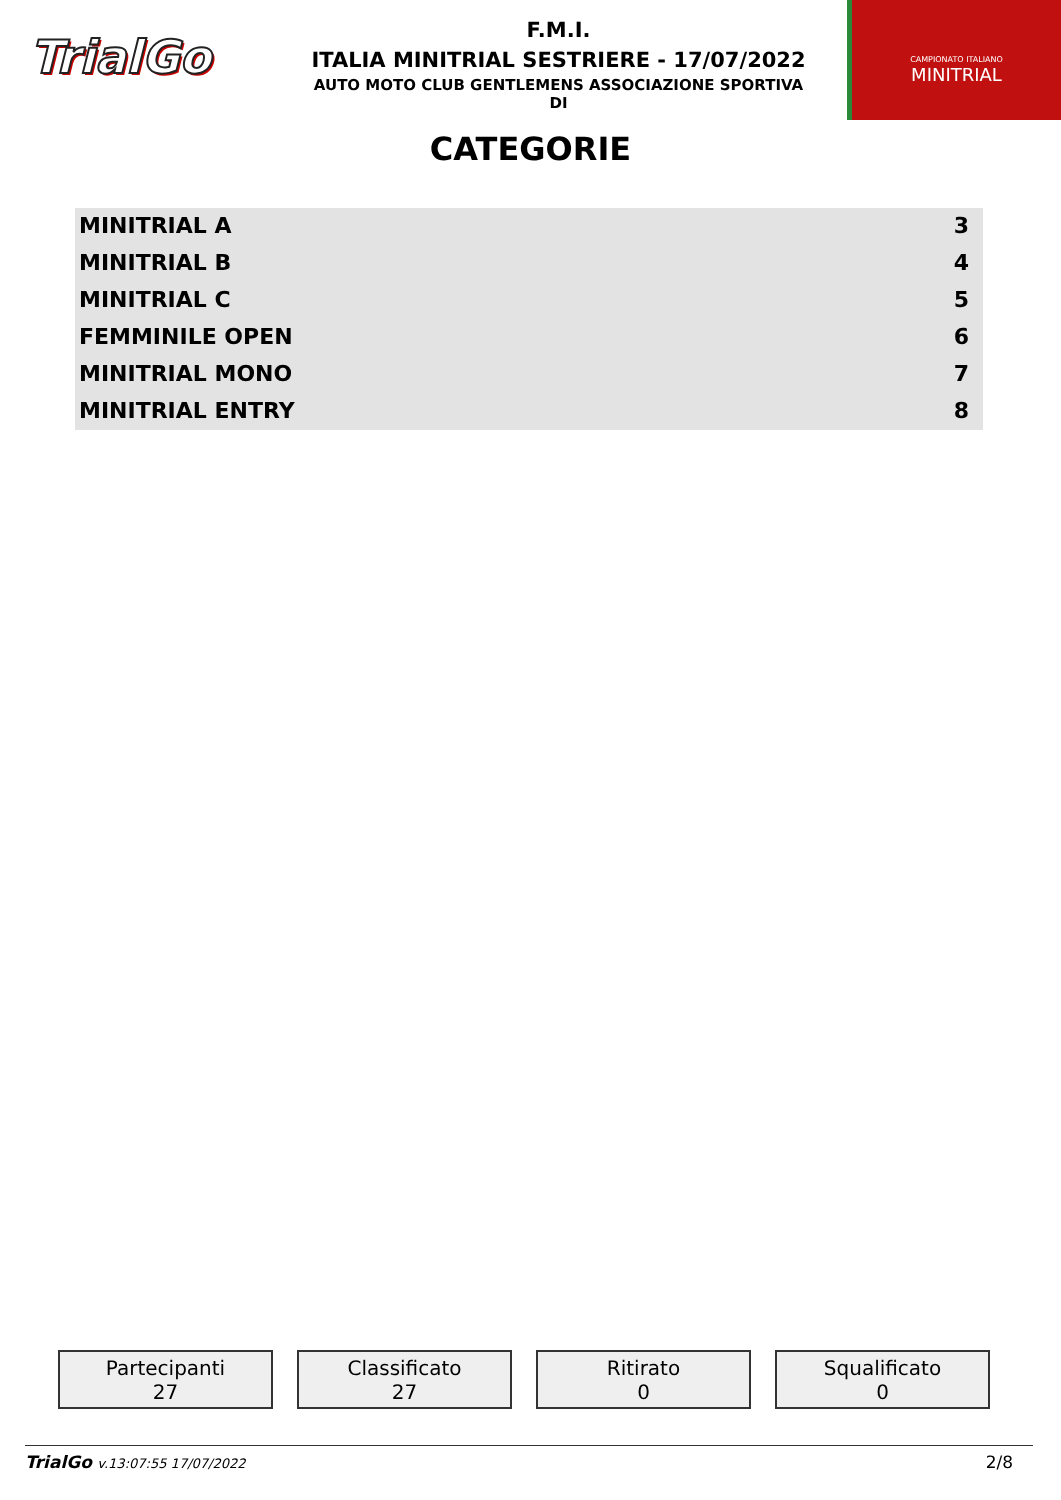TrialGo
F.M.I.
ITALIA MINITRIAL SESTRIERE - 17/07/2022
AUTO MOTO CLUB GENTLEMENS ASSOCIAZIONE SPORTIVA
DI
CAMPIONATO ITALIANO
MINITRIAL
CATEGORIE
| MINITRIAL A | 3 |
| MINITRIAL B | 4 |
| MINITRIAL C | 5 |
| FEMMINILE OPEN | 6 |
| MINITRIAL MONO | 7 |
| MINITRIAL ENTRY | 8 |
Partecipanti
27
Classificato
27
Ritirato
0
Squalificato
0
TrialGo v.13:07:55 17/07/2022 2/8